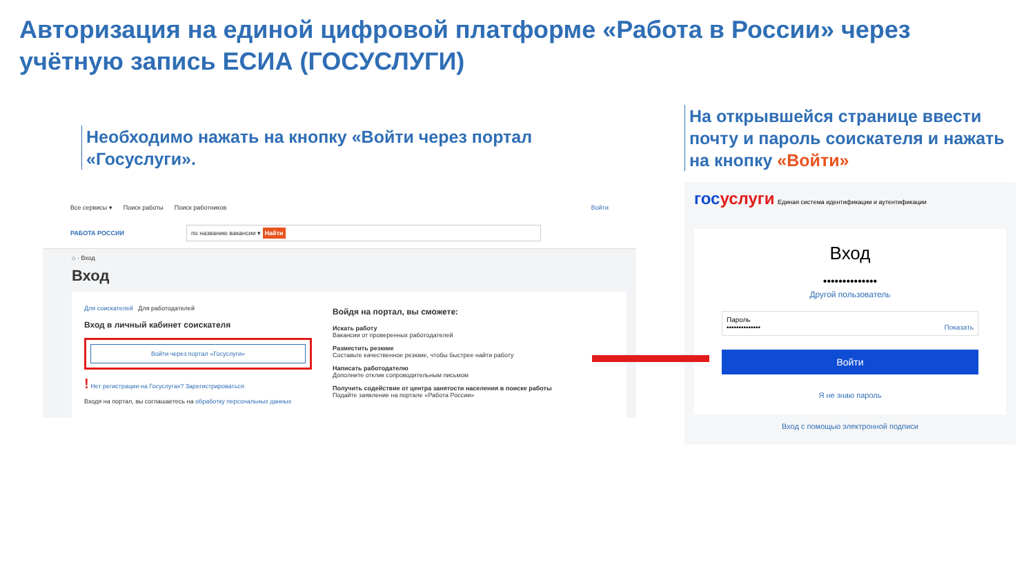Авторизация на единой цифровой платформе «Работа в России» через учётную запись ЕСИА (ГОСУСЛУГИ)
Необходимо нажать на кнопку «Войти через портал «Госуслуги».
Все сервисы ▾ Поиск работы Поиск работников Войти
РАБОТА РОССИИ по названию вакансии ▾ Найти
⌂ · Вход
Вход
Для соискателей Для работодателей
Вход в личный кабинет соискателя
Войти через портал «Госуслуги»
! Нет регистрации на Госуслугах? Зарегистрироваться
Входя на портал, вы соглашаетесь на обработку персональных данных
Войдя на портал, вы сможете:
Искать работу
Вакансии от проверенных работодателей
Разместить резюме
Составьте качественное резюме, чтобы быстрее найти работу
Написать работодателю
Дополните отклик сопроводительным письмом
Получить содействие от центра занятости населения в поиске работы
Подайте заявление на портале «Работа России»
На открывшейся странице ввести почту и пароль соискателя и нажать на кнопку «Войти»
госуслуги Единая система идентификации и аутентификации
Вход
••••••••••••••
Другой пользователь
Пароль
•••••••••••••• Показать
Войти
Я не знаю пароль
Вход с помощью электронной подписи